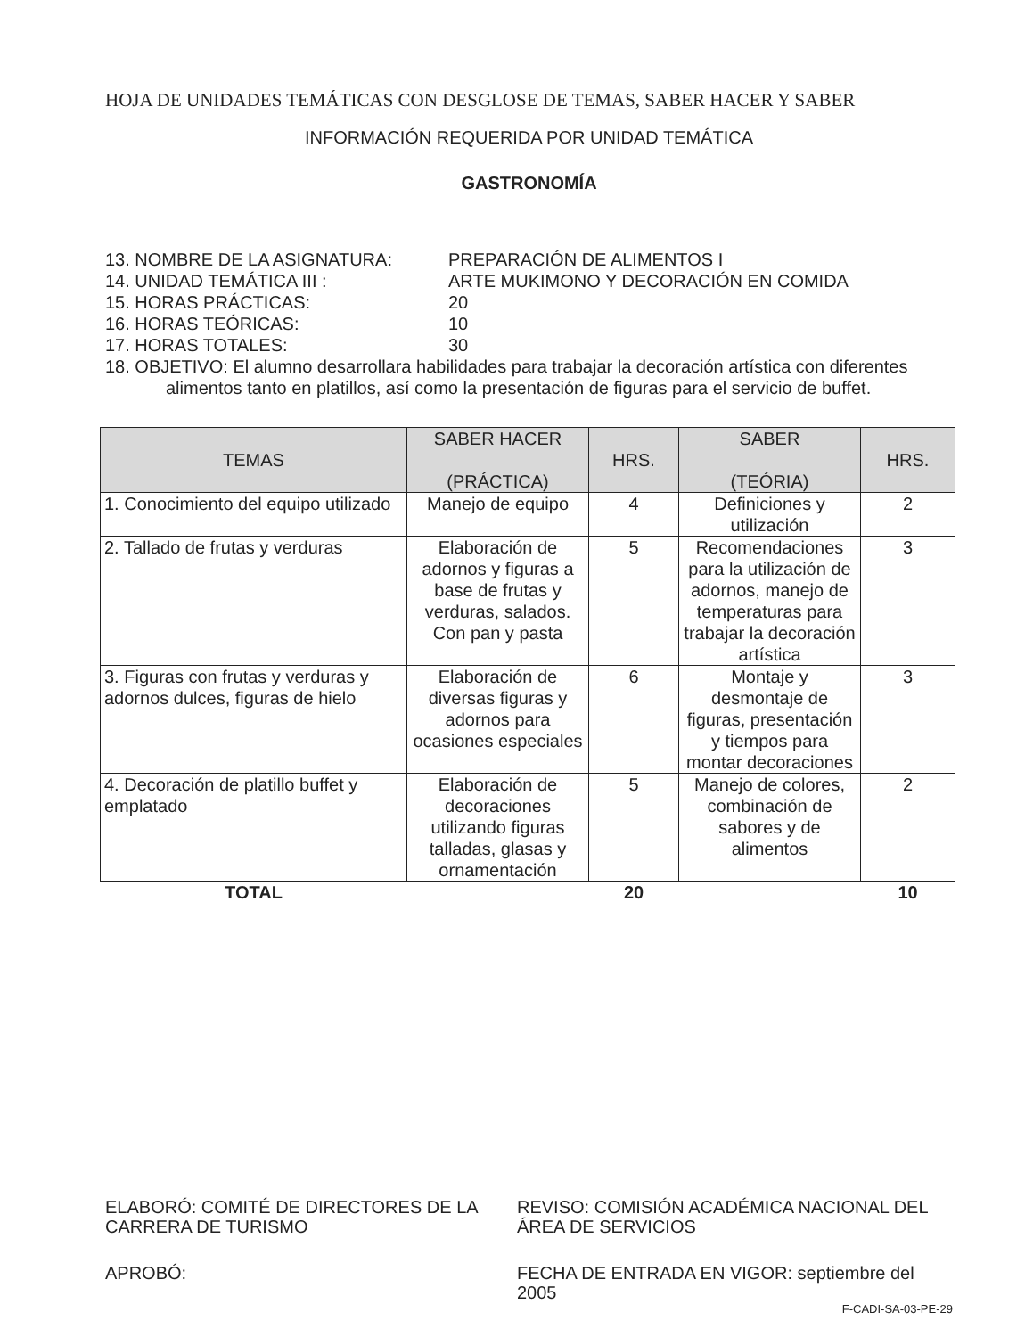HOJA DE UNIDADES TEMÁTICAS CON DESGLOSE DE TEMAS, SABER HACER Y SABER
INFORMACIÓN REQUERIDA POR UNIDAD TEMÁTICA
GASTRONOMÍA
13. NOMBRE DE LA ASIGNATURA: PREPARACIÓN DE ALIMENTOS I
14. UNIDAD TEMÁTICA III : ARTE MUKIMONO Y DECORACIÓN EN COMIDA
15. HORAS PRÁCTICAS: 20
16. HORAS TEÓRICAS: 10
17. HORAS TOTALES: 30
18. OBJETIVO: El alumno desarrollara habilidades para trabajar la decoración artística con diferentes alimentos tanto en platillos, así como la presentación de figuras para el servicio de buffet.
| TEMAS | SABER HACER (PRÁCTICA) | HRS. | SABER (TEÓRIA) | HRS. |
| --- | --- | --- | --- | --- |
| 1. Conocimiento del equipo utilizado | Manejo de equipo | 4 | Definiciones y utilización | 2 |
| 2. Tallado de frutas y verduras | Elaboración de adornos y figuras a base de frutas y verduras, salados. Con pan y pasta | 5 | Recomendaciones para la utilización de adornos, manejo de temperaturas para trabajar la decoración artística | 3 |
| 3. Figuras con frutas y verduras y adornos dulces, figuras de hielo | Elaboración de diversas figuras y adornos para ocasiones especiales | 6 | Montaje y desmontaje de figuras, presentación y tiempos para montar decoraciones | 3 |
| 4. Decoración de platillo buffet y emplatado | Elaboración de decoraciones utilizando figuras talladas, glasas y ornamentación | 5 | Manejo de colores, combinación de sabores y de alimentos | 2 |
| TOTAL | | 20 | | 10 |
ELABORÓ: COMITÉ DE DIRECTORES DE LA CARRERA DE TURISMO
REVISO: COMISIÓN ACADÉMICA NACIONAL DEL ÁREA DE SERVICIOS
APROBÓ: FECHA DE ENTRADA EN VIGOR: septiembre del 2005
F-CADI-SA-03-PE-29